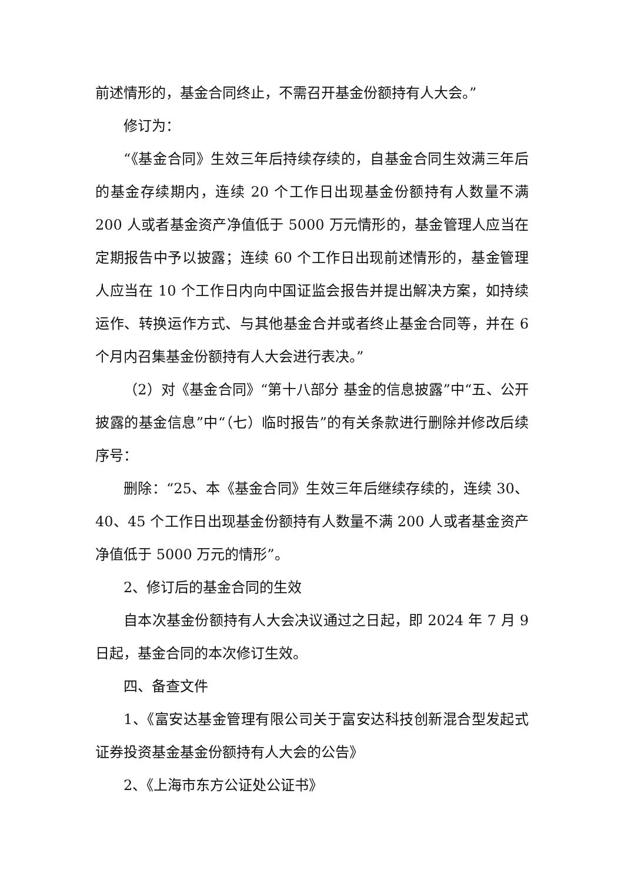前述情形的，基金合同终止，不需召开基金份额持有人大会。”
修订为：
“《基金合同》生效三年后持续存续的，自基金合同生效满三年后的基金存续期内，连续 20 个工作日出现基金份额持有人数量不满 200 人或者基金资产净值低于 5000 万元情形的，基金管理人应当在定期报告中予以披露；连续 60 个工作日出现前述情形的，基金管理人应当在 10 个工作日内向中国证监会报告并提出解决方案，如持续运作、转换运作方式、与其他基金合并或者终止基金合同等，并在 6 个月内召集基金份额持有人大会进行表决。”
（2）对《基金合同》“第十八部分 基金的信息披露”中“五、公开披露的基金信息”中“（七）临时报告”的有关条款进行删除并修改后续序号：
删除：“25、本《基金合同》生效三年后继续存续的，连续 30、40、45 个工作日出现基金份额持有人数量不满 200 人或者基金资产净值低于 5000 万元的情形”。
2、修订后的基金合同的生效
自本次基金份额持有人大会决议通过之日起，即 2024 年 7 月 9 日起，基金合同的本次修订生效。
四、备查文件
1、《富安达基金管理有限公司关于富安达科技创新混合型发起式证券投资基金基金份额持有人大会的公告》
2、《上海市东方公证处公证书》